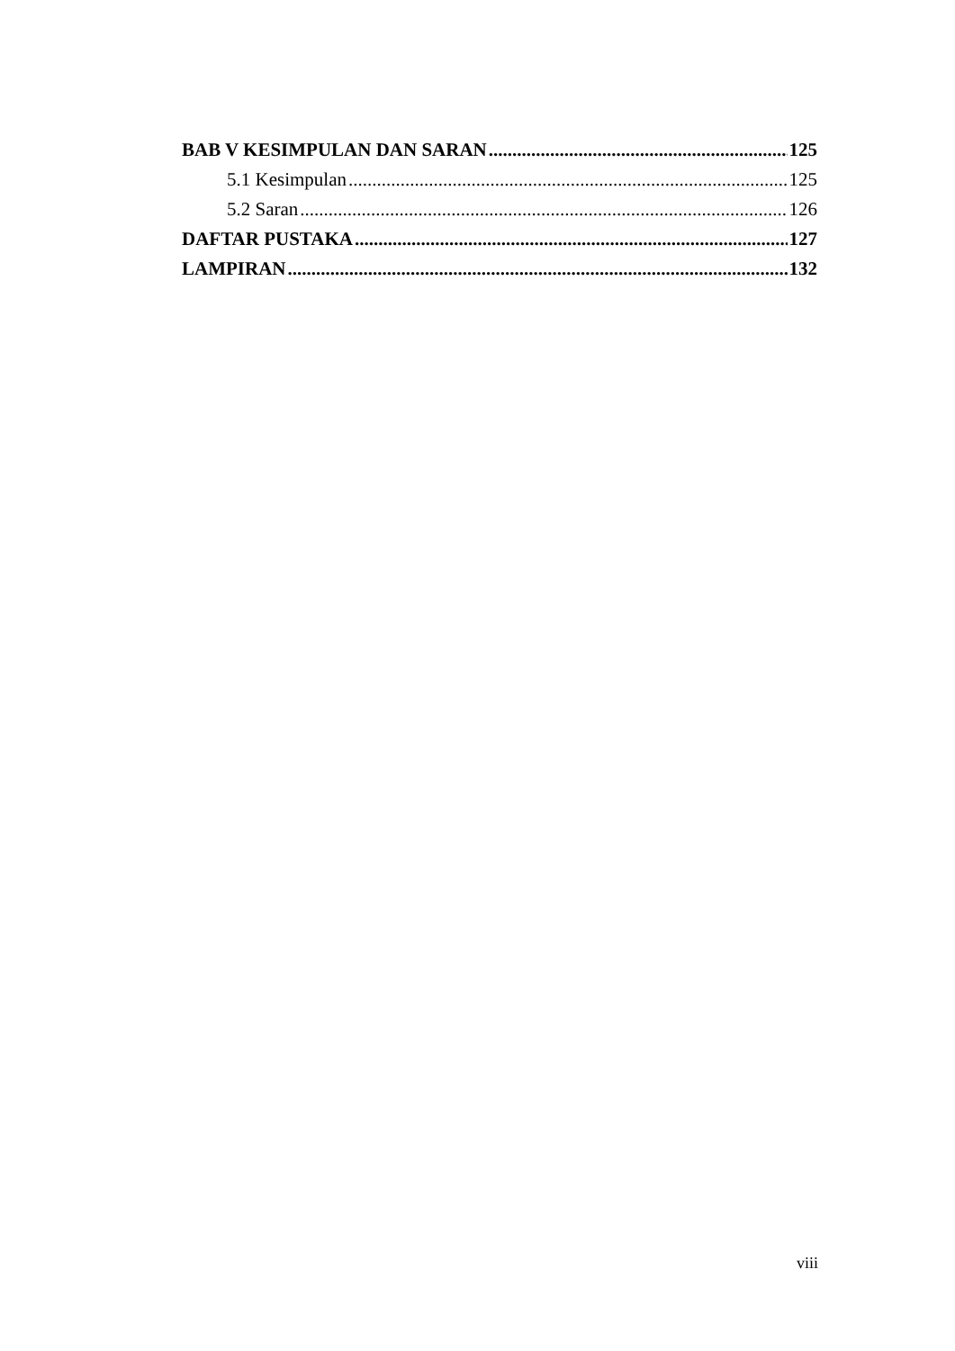BAB V KESIMPULAN DAN SARAN 125
5.1 Kesimpulan 125
5.2 Saran 126
DAFTAR PUSTAKA 127
LAMPIRAN 132
viii